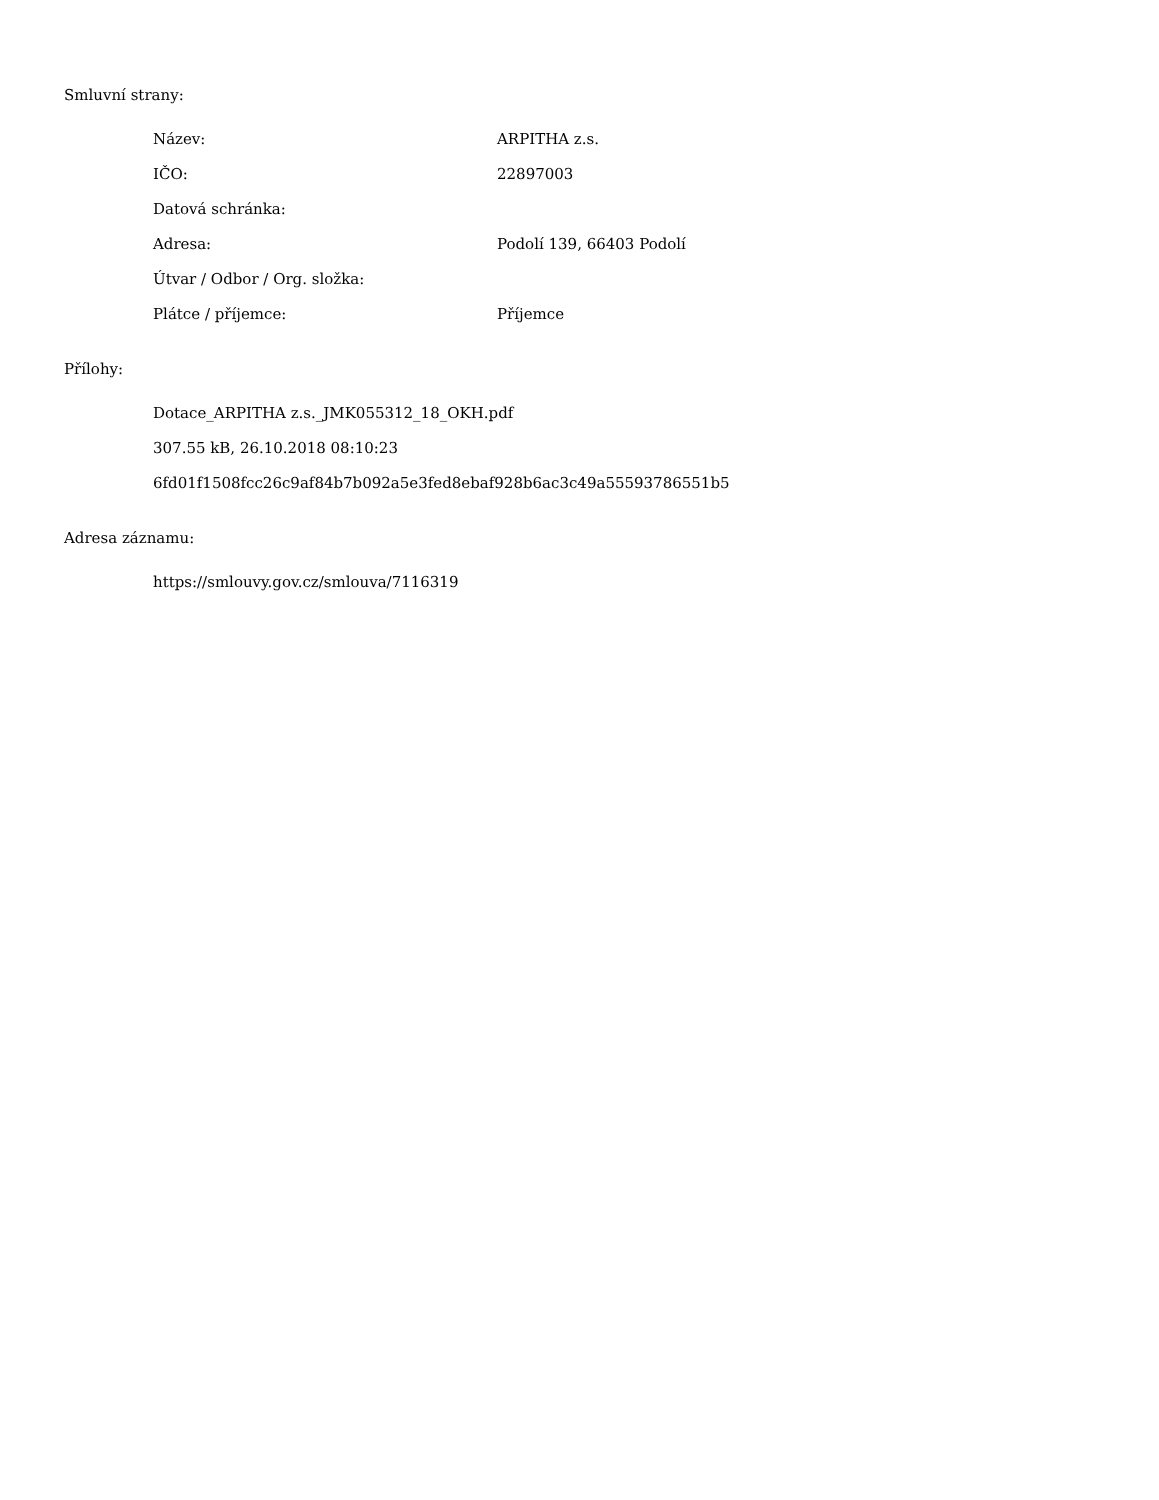Smluvní strany:
| Název: | ARPITHA z.s. |
| IČO: | 22897003 |
| Datová schránka: | |
| Adresa: | Podolí 139, 66403 Podolí |
| Útvar / Odbor / Org. složka: | |
| Plátce / příjemce: | Příjemce |
Přílohy:
Dotace_ARPITHA z.s._JMK055312_18_OKH.pdf
307.55 kB, 26.10.2018 08:10:23
6fd01f1508fcc26c9af84b7b092a5e3fed8ebaf928b6ac3c49a55593786551b5
Adresa záznamu:
https://smlouvy.gov.cz/smlouva/7116319